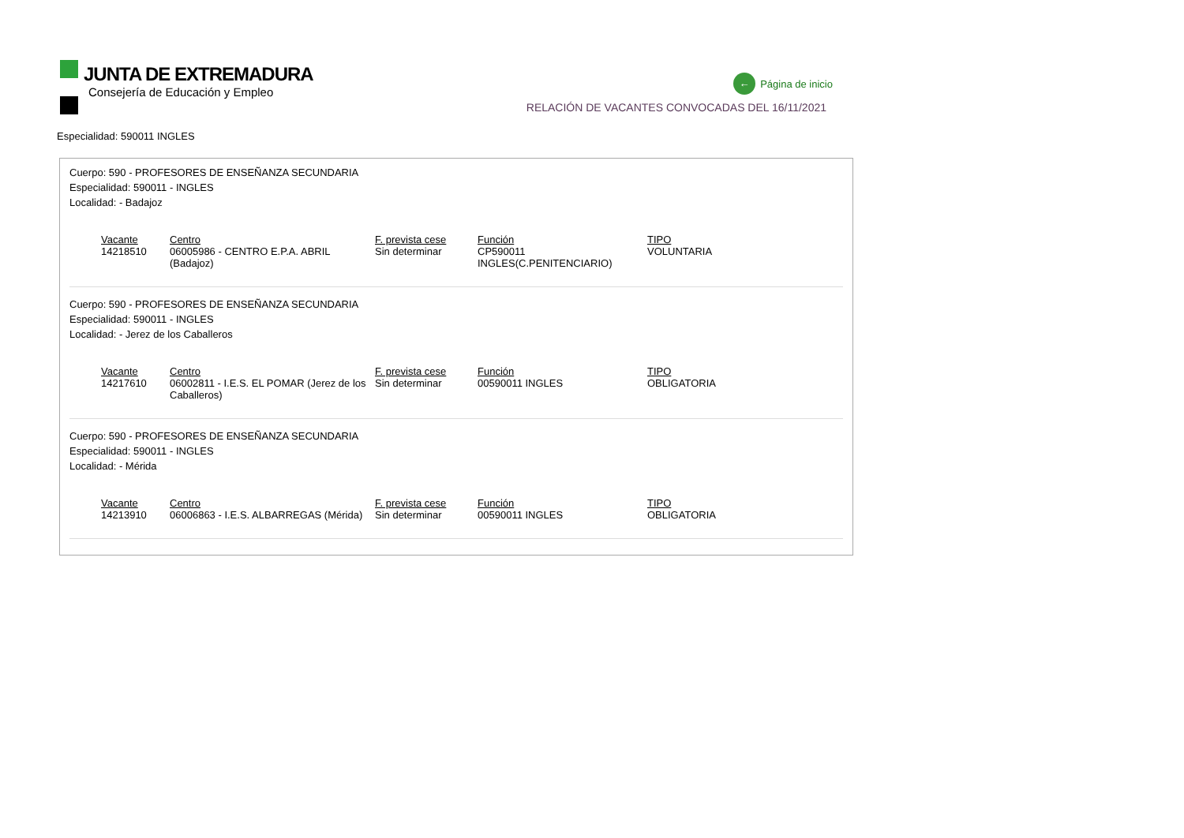JUNTA DE EXTREMADURA
Consejería de Educación y Empleo
← Página de inicio
RELACIÓN DE VACANTES CONVOCADAS DEL 16/11/2021
Especialidad: 590011 INGLES
Cuerpo: 590 - PROFESORES DE ENSEÑANZA SECUNDARIA
Especialidad: 590011 - INGLES
Localidad: - Badajoz
| Vacante | Centro | F. prevista cese | Función | TIPO |
| --- | --- | --- | --- | --- |
| 14218510 | 06005986 - CENTRO E.P.A. ABRIL (Badajoz) | Sin determinar | CP590011 INGLES(C.PENITENCIARIO) | VOLUNTARIA |
Cuerpo: 590 - PROFESORES DE ENSEÑANZA SECUNDARIA
Especialidad: 590011 - INGLES
Localidad: - Jerez de los Caballeros
| Vacante | Centro | F. prevista cese | Función | TIPO |
| --- | --- | --- | --- | --- |
| 14217610 | 06002811 - I.E.S. EL POMAR (Jerez de los Caballeros) | Sin determinar | 00590011 INGLES | OBLIGATORIA |
Cuerpo: 590 - PROFESORES DE ENSEÑANZA SECUNDARIA
Especialidad: 590011 - INGLES
Localidad: - Mérida
| Vacante | Centro | F. prevista cese | Función | TIPO |
| --- | --- | --- | --- | --- |
| 14213910 | 06006863 - I.E.S. ALBARREGAS (Mérida) | Sin determinar | 00590011 INGLES | OBLIGATORIA |